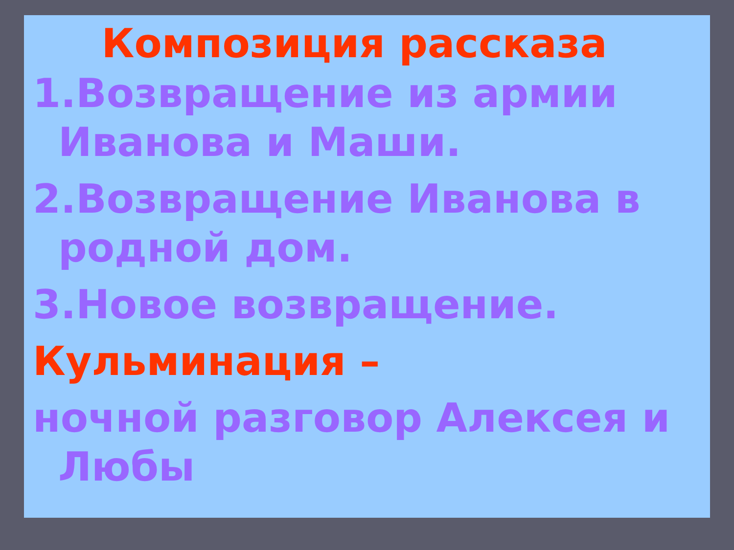Композиция рассказа
1.Возвращение из армии Иванова и Маши.
2.Возвращение Иванова в родной дом.
3.Новое возвращение.
Кульминация –
ночной разговор Алексея и Любы